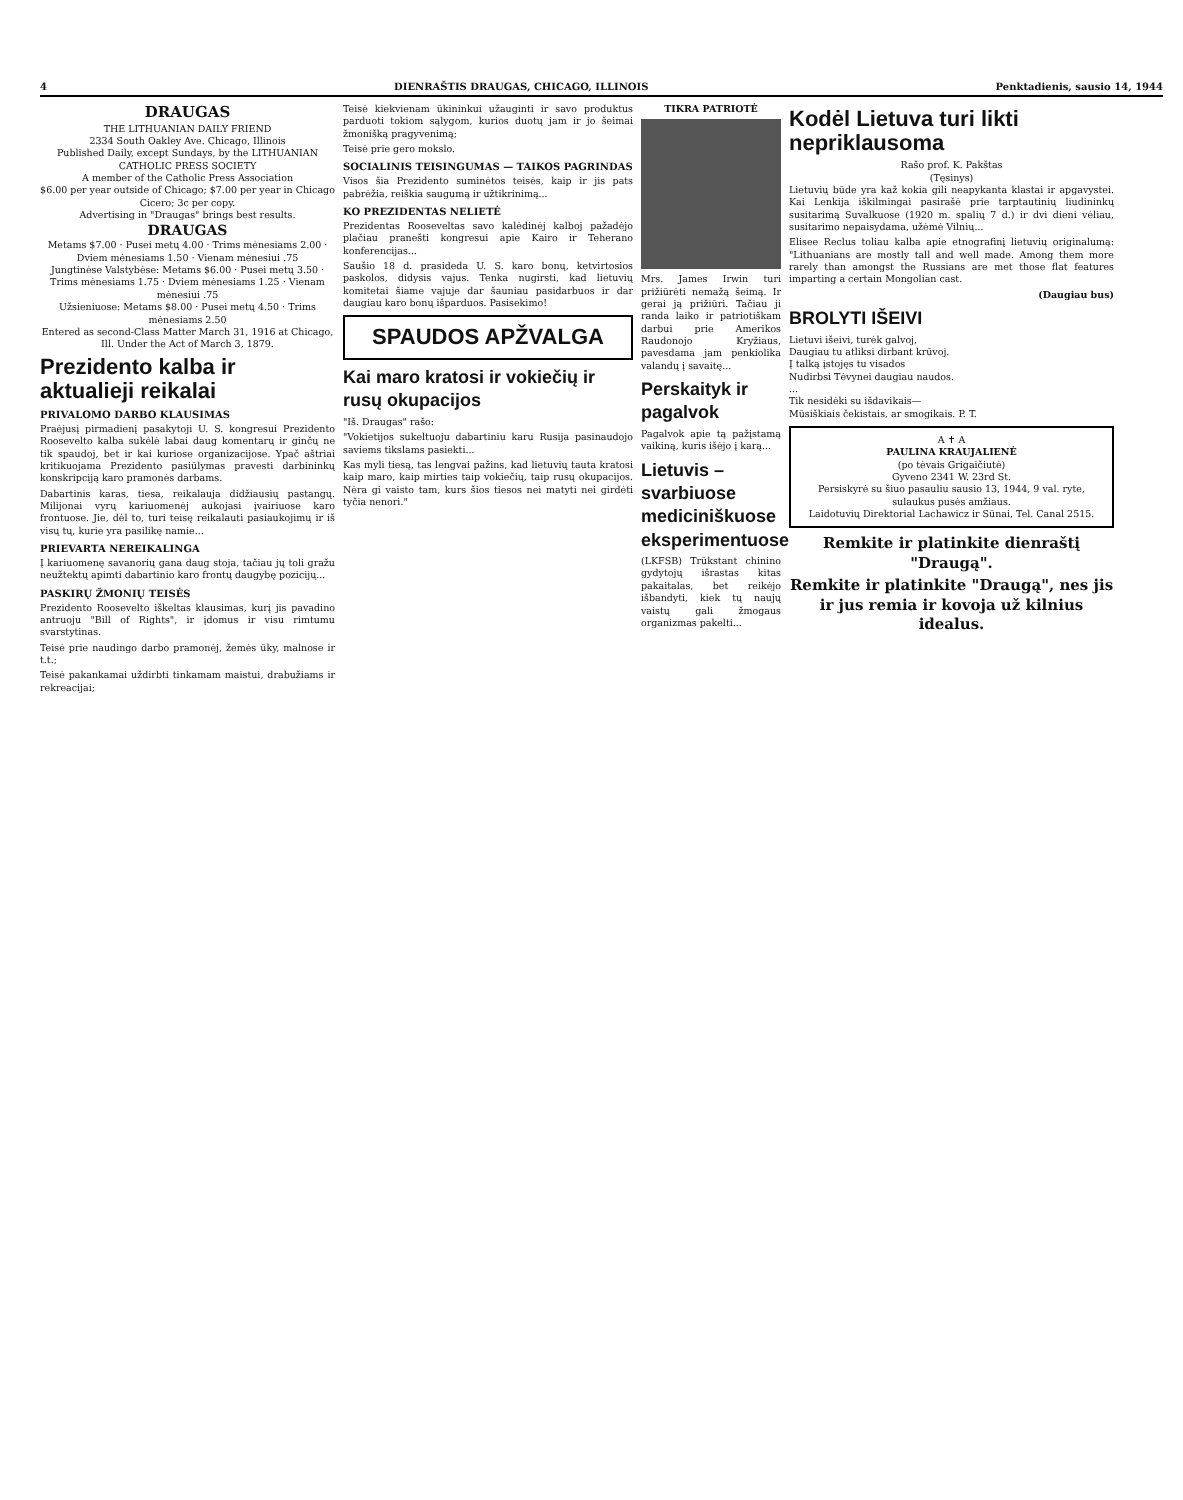4 DIENRAŠTIS DRAUGAS, CHICAGO, ILLINOIS Penktadienis, sausio 14, 1944
DRAUGAS
THE LITHUANIAN DAILY FRIEND
2334 South Oakley Ave. Chicago, Illinois
Published Daily, except Sundays, by the LITHUANIAN CATHOLIC PRESS SOCIETY
A member of the Catholic Press Association
$6.00 per year outside of Chicago; $7.00 per year in Chicago Cicero; 3c per copy.
Advertising in "Draugas" brings best results.
DRAUGAS
Metams $7.00 · Pusei metų 4.00 · Trims mėnesiams 2.00 · Dviem mėnesiams 1.50 · Vienam mėnesiui .75
Jungtinėse Valstybėse: Metams $6.00 · Pusei metų 3.50 · Trims mėnesiams 1.75 · Dviem mėnesiams 1.25 · Vienam mėnesiui .75
Užsieniuose: Metams $8.00 · Pusei metų 4.50 · Trims mėnesiams 2.50
Entered as second-Class Matter March 31, 1916 at Chicago, Ill. Under the Act of March 3, 1879.
Prezidento kalba ir aktualieji reikalai
PRIVALOMO DARBO KLAUSIMAS
Praėjusį pirmadienį pasakytoji U. S. kongresui Prezidento Roosevelto kalba sukėlė labai daug komentarų ir ginčų ne tik spaudoj, bet ir kai kuriose organizacijose. Ypač aštriai kritikuojama Prezidento pasiūlymas pravesti darbininkų konskripciją karo pramonės darbams.
Dabartinis karas, tiesa, reikalauja didžiausių pastangų. Milijonai vyrų kariuomenėj aukojasi įvairiuose karo frontuose. Jie, dėl to, turi teisę reikalauti pasiaukojimų ir iš visų tų, kurie yra pasilikę namie...
PRIEVARTA NEREIKALINGA
Į kariuomenę savanorių gana daug stoja, tačiau jų toli gražu neužtektų apimti dabartinio karo frontų daugybę pozicijų...
PASKIRŲ ŽMONIŲ TEISĖS
Prezidento Roosevelto iškeltas klausimas, kurį jis pavadino antruoju "Bill of Rights", ir įdomus ir visu rimtumu svarstytinas.
Teisė prie naudingo darbo pramonėj, žemės ūky, malnose ir t.t.;
Teisė pakankamai uždirbti tinkamam maistui, drabužiams ir rekreacijai;
Teisė kiekvienam ūkininkui užauginti ir savo produktus parduoti tokiom sąlygom, kurios duotų jam ir jo šeimai žmonišką pragyvenimą;
Teisė prie gero mokslo.
SOCIALINIS TEISINGUMAS — TAIKOS PAGRINDAS
Visos šia Prezidento suminėtos teisės, kaip ir jis pats pabrėžia, reiškia saugumą ir užtikrinimą...
KO PREZIDENTAS NELIETĖ
Prezidentas Rooseveltas savo kalėdinėj kalboj pažadėjo plačiau pranešti kongresui apie Kairo ir Teherano konferencijas...
Saušio 18 d. prasideda U. S. karo bonų, ketvirtosios paskolos, didysis vajus. Tenka nugirsti, kad lietuvių komitetai šiame vajuje dar šauniau pasidarbuos ir dar daugiau karo bonų išparduos. Pasisekimo!
SPAUDOS APŽVALGA
Kai maro kratosi ir vokiečių ir rusų okupacijos
"Iš. Draugas" rašo:
"Vokietijos sukeltuoju dabartiniu karu Rusija pasinaudojo saviems tikslams pasiekti...
Kas myli tiesą, tas lengvai pažins, kad lietuvių tauta kratosi kaip maro, kaip mirties taip vokiečių, taip rusų okupacijos. Nėra gi vaisto tam, kurs šios tiesos nei matyti nei girdėti tyčia nenori."
TIKRA PATRIOTĖ
Mrs. James Irwin turi prižiūrėti nemažą šeimą. Ir gerai ją prižiūri. Tačiau ji randa laiko ir patriotiškam darbui prie Amerikos Raudonojo Kryžiaus, pavesdama jam penkiolika valandų į savaitę...
Perskaityk ir pagalvok
Pagalvok apie tą pažįstamą vaikiną, kuris išėjo į karą...
Lietuvis – svarbiuose mediciniškuose eksperimentuose
(LKFSB) Trūkstant chinino gydytojų išrastas kitas pakaitalas, bet reikėjo išbandyti, kiek tų naujų vaistų gali žmogaus organizmas pakelti...
Kodėl Lietuva turi likti nepriklausoma
Rašo prof. K. Pakštas
(Tęsinys)
Lietuvių būde yra kaž kokia gili neapykanta klastai ir apgavystei. Kai Lenkija iškilmingai pasirašė prie tarptautinių liudininkų susitarimą Suvalkuose (1920 m. spalių 7 d.) ir dvi dieni vėliau, susitarimo nepaisydama, užėmė Vilnių...
Elisee Reclus toliau kalba apie etnografinį lietuvių originalumą: "Lithuanians are mostly tall and well made. Among them more rarely than amongst the Russians are met those flat features imparting a certain Mongolian cast.
(Daugiau bus)
BROLYTI IŠEIVI
Lietuvi išeivi, turėk galvoj,
Daugiau tu atliksi dirbant krūvoj.
Į talką įstojęs tu visados
Nudirbsi Tėvynei daugiau naudos.
...
Tik nesidėki su išdavikais—
Mūsiškiais čekistais, ar smogikais. P. T.
A ✝ A
PAULINA KRAUJALIENĖ
(po tėvais Grigaičiutė)
Gyveno 2341 W. 23rd St.
Persiskyrė su šiuo pasauliu sausio 13, 1944, 9 val. ryte, sulaukus pusės amžiaus.
Laidotuvių Direktorial Lachawicz ir Sūnai, Tel. Canal 2515.
Remkite ir platinkite dienraštį "Draugą".
Remkite ir platinkite "Draugą", nes jis ir jus remia ir kovoja už kilnius idealus.